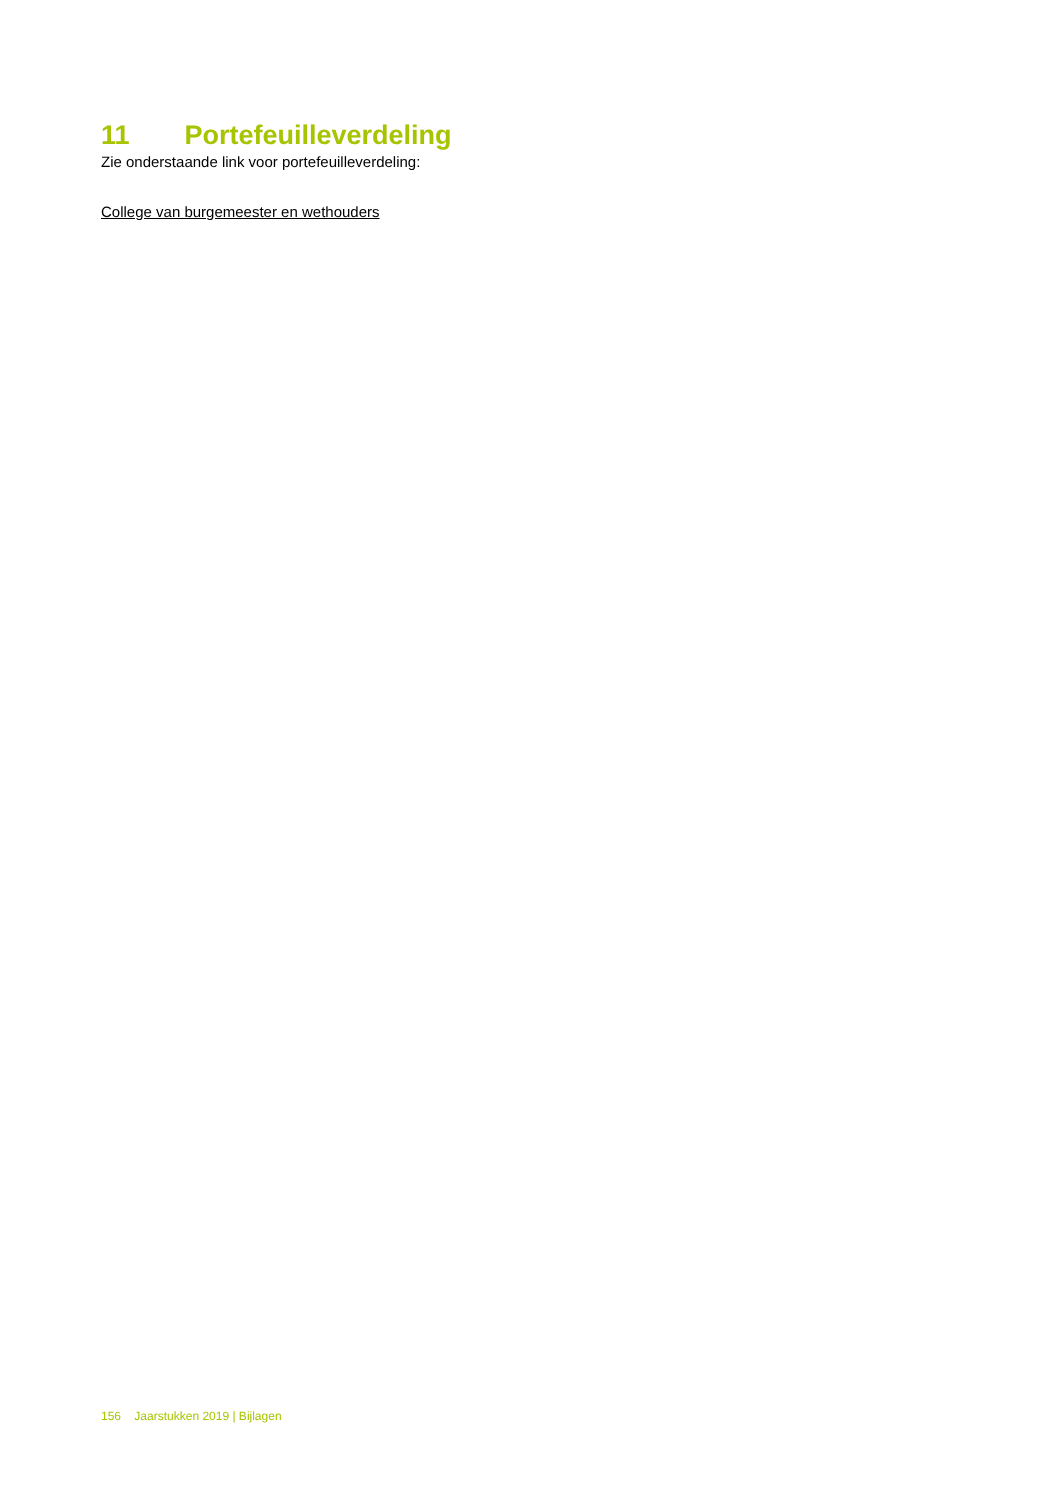11 Portefeuilleverdeling
Zie onderstaande link voor portefeuilleverdeling:
College van burgemeester en wethouders
156 Jaarstukken 2019 | Bijlagen